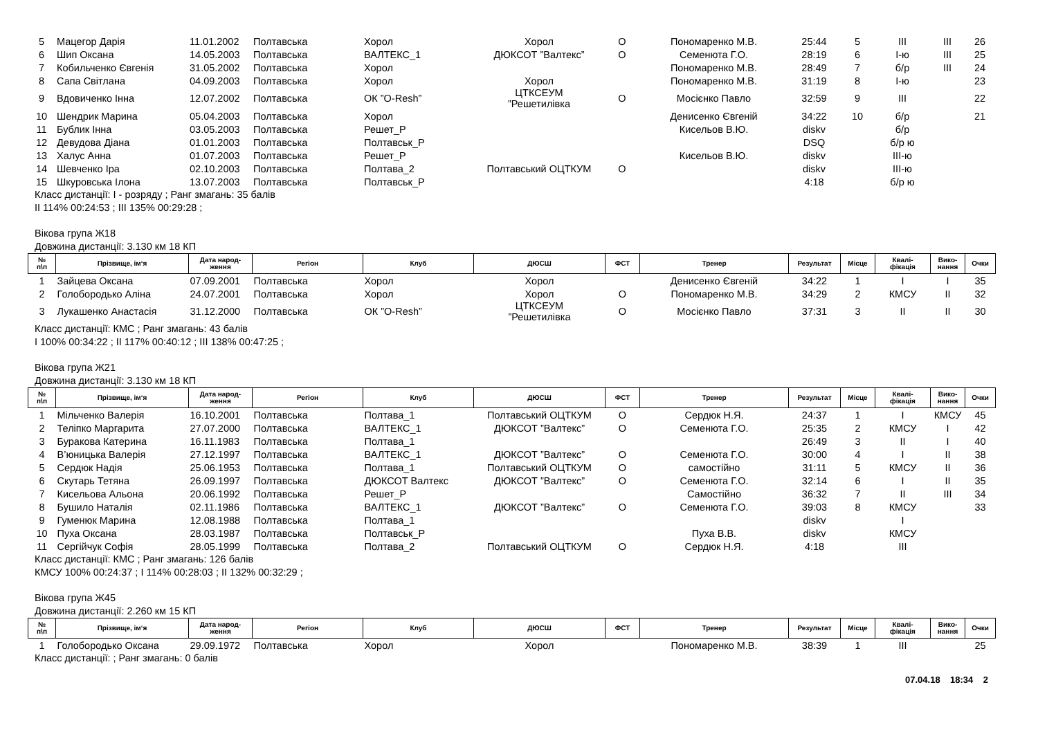| 5 | Мацегор Дарія | 11.01.2002 | Полтавська | Хорол | Хорол | О | Пономаренко М.В. | 25:44 | 5 | III | III | 26 |
| 6 | Шип Оксана | 14.05.2003 | Полтавська | ВАЛТЕКС_1 | ДЮКСОТ ”Валтекс” | О | Семенюта Г.О. | 28:19 | 6 | I-ю | III | 25 |
| 7 | Кобильченко Євгенія | 31.05.2002 | Полтавська | Хорол | | | Пономаренко М.В. | 28:49 | 7 | б/р | III | 24 |
| 8 | Сапа Світлана | 04.09.2003 | Полтавська | Хорол | Хорол | | Пономаренко М.В. | 31:19 | 8 | I-ю | | 23 |
| 9 | Вдовиченко Інна | 12.07.2002 | Полтавська | ОК ”O-Resh” | ЦТКСЕУМ ”Решетилівка | О | Мосієнко Павло | 32:59 | 9 | III | | 22 |
| 10 | Шендрик Марина | 05.04.2003 | Полтавська | Хорол | | | Денисенко Євгеній | 34:22 | 10 | б/р | | 21 |
| 11 | Бублик Інна | 03.05.2003 | Полтавська | Решет_Р | | | Кисельов В.Ю. | diskv | | б/р | | |
| 12 | Девудова Діана | 01.01.2003 | Полтавська | Полтавськ_Р | | | | DSQ | | б/р ю | | |
| 13 | Халус Анна | 01.07.2003 | Полтавська | Решет_Р | | | Кисельов В.Ю. | diskv | | III-ю | | |
| 14 | Шевченко Іра | 02.10.2003 | Полтавська | Полтава_2 | Полтавський ОЦТКУМ | О | | diskv | | III-ю | | |
| 15 | Шкуровська Ілона | 13.07.2003 | Полтавська | Полтавськ_Р | | | | 4:18 | | б/р ю | | |
Класс дистанції: I - розряду ; Ранг змагань: 35 балів
II 114% 00:24:53 ; III 135% 00:29:28 ;
Вікова група Ж18
Довжина дистанції: 3.130 км 18 КП
| № п\п | Прізвище, ім‘я | Дата народ- ження | Регіон | Клуб | ДЮСШ | ФСТ | Тренер | Результат | Місце | Квалі- фікація | Вико- нання | Очки |
| --- | --- | --- | --- | --- | --- | --- | --- | --- | --- | --- | --- | --- |
| 1 | Зайцева Оксана | 07.09.2001 | Полтавська | Хорол | Хорол | | Денисенко Євгеній | 34:22 | 1 | I | I | 35 |
| 2 | Голобородько Аліна | 24.07.2001 | Полтавська | Хорол | Хорол | О | Пономаренко М.В. | 34:29 | 2 | КМСУ | II | 32 |
| 3 | Лукашенко Анастасія | 31.12.2000 | Полтавська | ОК ”O-Resh” | ЦТКСЕУМ ”Решетилівка | О | Мосієнко Павло | 37:31 | 3 | II | II | 30 |
Класс дистанції: КМС ; Ранг змагань: 43 балів
I 100% 00:34:22 ; II 117% 00:40:12 ; III 138% 00:47:25 ;
Вікова група Ж21
Довжина дистанції: 3.130 км 18 КП
| № п\п | Прізвище, ім‘я | Дата народ- ження | Регіон | Клуб | ДЮСШ | ФСТ | Тренер | Результат | Місце | Квалі- фікація | Вико- нання | Очки |
| --- | --- | --- | --- | --- | --- | --- | --- | --- | --- | --- | --- | --- |
| 1 | Мільченко Валерія | 16.10.2001 | Полтавська | Полтава_1 | Полтавський ОЦТКУМ | О | Сердюк Н.Я. | 24:37 | 1 | I | КМСУ | 45 |
| 2 | Теліпко Маргарита | 27.07.2000 | Полтавська | ВАЛТЕКС_1 | ДЮКСОТ ”Валтекс” | О | Семенюта Г.О. | 25:35 | 2 | КМСУ | I | 42 |
| 3 | Буракова Катерина | 16.11.1983 | Полтавська | Полтава_1 | | | | 26:49 | 3 | II | I | 40 |
| 4 | В’юницька Валерія | 27.12.1997 | Полтавська | ВАЛТЕКС_1 | ДЮКСОТ ”Валтекс” | О | Семенюта Г.О. | 30:00 | 4 | I | II | 38 |
| 5 | Сердюк Надія | 25.06.1953 | Полтавська | Полтава_1 | Полтавський ОЦТКУМ | О | самостійно | 31:11 | 5 | КМСУ | II | 36 |
| 6 | Скутарь Тетяна | 26.09.1997 | Полтавська | ДЮКСОТ Валтекс | ДЮКСОТ ”Валтекс” | О | Семенюта Г.О. | 32:14 | 6 | I | II | 35 |
| 7 | Кисельова Альона | 20.06.1992 | Полтавська | Решет_Р | | | Самостійно | 36:32 | 7 | II | III | 34 |
| 8 | Бушило Наталія | 02.11.1986 | Полтавська | ВАЛТЕКС_1 | ДЮКСОТ ”Валтекс” | О | Семенюта Г.О. | 39:03 | 8 | КМСУ | | 33 |
| 9 | Гуменюк Марина | 12.08.1988 | Полтавська | Полтава_1 | | | | diskv | | I | | |
| 10 | Пуха Оксана | 28.03.1987 | Полтавська | Полтавськ_Р | | | Пуха В.В. | diskv | | КМСУ | | |
| 11 | Сергійчук Софія | 28.05.1999 | Полтавська | Полтава_2 | Полтавський ОЦТКУМ | О | Сердюк Н.Я. | 4:18 | | III | | |
Класс дистанції: КМС ; Ранг змагань: 126 балів
КМСУ 100% 00:24:37 ; I 114% 00:28:03 ; II 132% 00:32:29 ;
Вікова група Ж45
Довжина дистанції: 2.260 км 15 КП
| № п\п | Прізвище, ім‘я | Дата народ- ження | Регіон | Клуб | ДЮСШ | ФСТ | Тренер | Результат | Місце | Квалі- фікація | Вико- нання | Очки |
| --- | --- | --- | --- | --- | --- | --- | --- | --- | --- | --- | --- | --- |
| 1 | Голобородько Оксана | 29.09.1972 | Полтавська | Хорол | Хорол | | Пономаренко М.В. | 38:39 | 1 | III | | 25 |
Класс дистанції: ; Ранг змагань: 0 балів
07.04.18 18:34 2